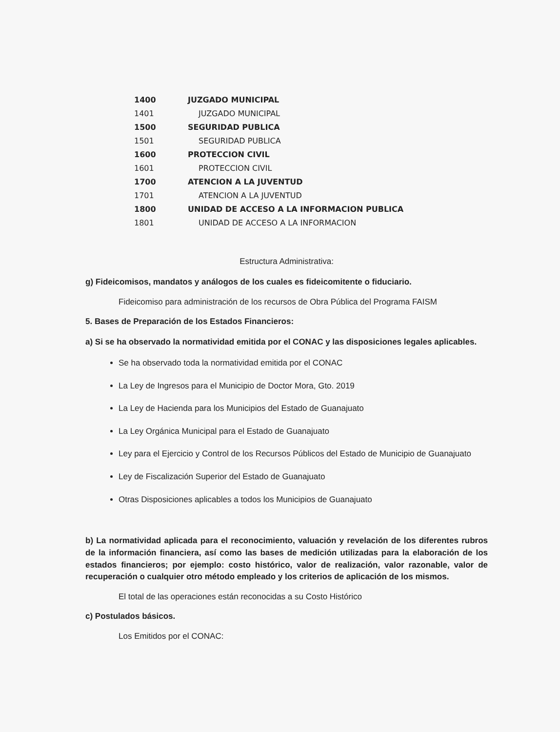| 1400 | JUZGADO MUNICIPAL |
| 1401 | JUZGADO MUNICIPAL |
| 1500 | SEGURIDAD PUBLICA |
| 1501 | SEGURIDAD PUBLICA |
| 1600 | PROTECCION CIVIL |
| 1601 | PROTECCION CIVIL |
| 1700 | ATENCION A LA JUVENTUD |
| 1701 | ATENCION A LA JUVENTUD |
| 1800 | UNIDAD DE ACCESO A LA INFORMACION PUBLICA |
| 1801 | UNIDAD DE ACCESO A LA INFORMACION |
Estructura Administrativa:
g) Fideicomisos, mandatos y análogos de los cuales es fideicomitente o fiduciario.
Fideicomiso para administración de los recursos de Obra Pública del Programa FAISM
5. Bases de Preparación de los Estados Financieros:
a) Si se ha observado la normatividad emitida por el CONAC y las disposiciones legales aplicables.
Se ha observado toda la normatividad emitida por el CONAC
La Ley de Ingresos para el Municipio de Doctor Mora, Gto. 2019
La Ley de Hacienda para los Municipios del Estado de Guanajuato
La Ley Orgánica Municipal para el Estado de Guanajuato
Ley para el Ejercicio y Control de los Recursos Públicos del Estado de Municipio de Guanajuato
Ley de Fiscalización Superior del Estado de Guanajuato
Otras Disposiciones aplicables a todos los Municipios de Guanajuato
b) La normatividad aplicada para el reconocimiento, valuación y revelación de los diferentes rubros de la información financiera, así como las bases de medición utilizadas para la elaboración de los estados financieros; por ejemplo: costo histórico, valor de realización, valor razonable, valor de recuperación o cualquier otro método empleado y los criterios de aplicación de los mismos.
El total de las operaciones están reconocidas a su Costo Histórico
c) Postulados básicos.
Los Emitidos por el CONAC: